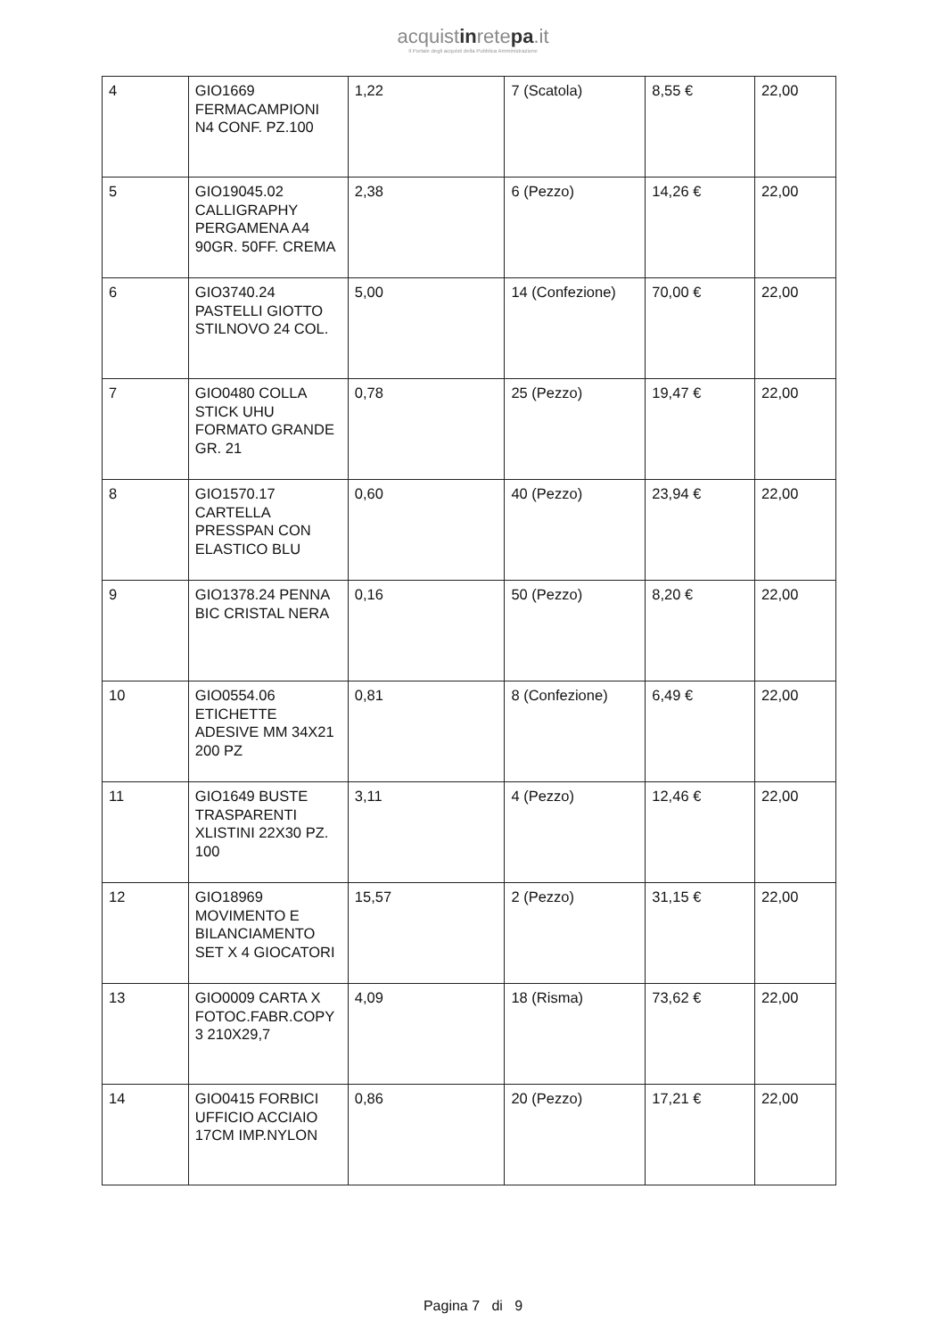acquistinretepa.it
Il Portale degli acquisti della Pubblica Amministrazione
| 4 | GIO1669 FERMACAMPIONI N4 CONF. PZ.100 | 1,22 | 7 (Scatola) | 8,55 € | 22,00 |
| 5 | GIO19045.02 CALLIGRAPHY PERGAMENA A4 90GR. 50FF. CREMA | 2,38 | 6 (Pezzo) | 14,26 € | 22,00 |
| 6 | GIO3740.24 PASTELLI GIOTTO STILNOVO 24 COL. | 5,00 | 14 (Confezione) | 70,00 € | 22,00 |
| 7 | GIO0480 COLLA STICK UHU FORMATO GRANDE GR. 21 | 0,78 | 25 (Pezzo) | 19,47 € | 22,00 |
| 8 | GIO1570.17 CARTELLA PRESSPAN CON ELASTICO BLU | 0,60 | 40 (Pezzo) | 23,94 € | 22,00 |
| 9 | GIO1378.24 PENNA BIC CRISTAL NERA | 0,16 | 50 (Pezzo) | 8,20 € | 22,00 |
| 10 | GIO0554.06 ETICHETTE ADESIVE MM 34X21 200 PZ | 0,81 | 8 (Confezione) | 6,49 € | 22,00 |
| 11 | GIO1649 BUSTE TRASPARENTI XLISTINI 22X30 PZ. 100 | 3,11 | 4 (Pezzo) | 12,46 € | 22,00 |
| 12 | GIO18969 MOVIMENTO E BILANCIAMENTO SET X 4 GIOCATORI | 15,57 | 2 (Pezzo) | 31,15 € | 22,00 |
| 13 | GIO0009 CARTA X FOTOC.FABR.COPY 3 210X29,7 | 4,09 | 18 (Risma) | 73,62 € | 22,00 |
| 14 | GIO0415 FORBICI UFFICIO ACCIAIO 17CM IMP.NYLON | 0,86 | 20 (Pezzo) | 17,21 € | 22,00 |
Pagina 7 di 9